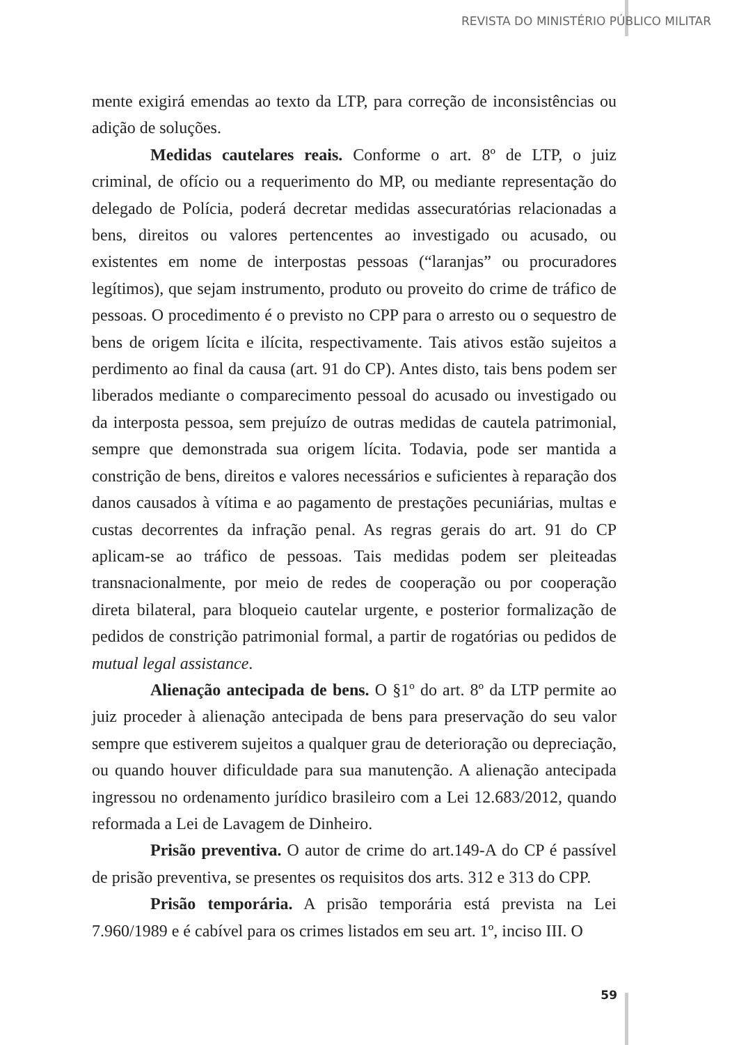REVISTA DO MINISTÉRIO PÚBLICO MILITAR
mente exigirá emendas ao texto da LTP, para correção de inconsistências ou adição de soluções.
Medidas cautelares reais. Conforme o art. 8º de LTP, o juiz criminal, de ofício ou a requerimento do MP, ou mediante representação do delegado de Polícia, poderá decretar medidas assecuratórias relacionadas a bens, direitos ou valores pertencentes ao investigado ou acusado, ou existentes em nome de interpostas pessoas (“laranjas” ou procuradores legítimos), que sejam instrumento, produto ou proveito do crime de tráfico de pessoas. O procedimento é o previsto no CPP para o arresto ou o sequestro de bens de origem lícita e ilícita, respectivamente. Tais ativos estão sujeitos a perdimento ao final da causa (art. 91 do CP). Antes disto, tais bens podem ser liberados mediante o comparecimento pessoal do acusado ou investigado ou da interposta pessoa, sem prejuízo de outras medidas de cautela patrimonial, sempre que demonstrada sua origem lícita. Todavia, pode ser mantida a constrição de bens, direitos e valores necessários e suficientes à reparação dos danos causados à vítima e ao pagamento de prestações pecuniárias, multas e custas decorrentes da infração penal. As regras gerais do art. 91 do CP aplicam-se ao tráfico de pessoas. Tais medidas podem ser pleiteadas transnacionalmente, por meio de redes de cooperação ou por cooperação direta bilateral, para bloqueio cautelar urgente, e posterior formalização de pedidos de constrição patrimonial formal, a partir de rogatórias ou pedidos de mutual legal assistance.
Alienação antecipada de bens. O §1º do art. 8º da LTP permite ao juiz proceder à alienação antecipada de bens para preservação do seu valor sempre que estiverem sujeitos a qualquer grau de deterioração ou depreciação, ou quando houver dificuldade para sua manutenção. A alienação antecipada ingressou no ordenamento jurídico brasileiro com a Lei 12.683/2012, quando reformada a Lei de Lavagem de Dinheiro.
Prisão preventiva. O autor de crime do art.149-A do CP é passível de prisão preventiva, se presentes os requisitos dos arts. 312 e 313 do CPP.
Prisão temporária. A prisão temporária está prevista na Lei 7.960/1989 e é cabível para os crimes listados em seu art. 1º, inciso III. O
59